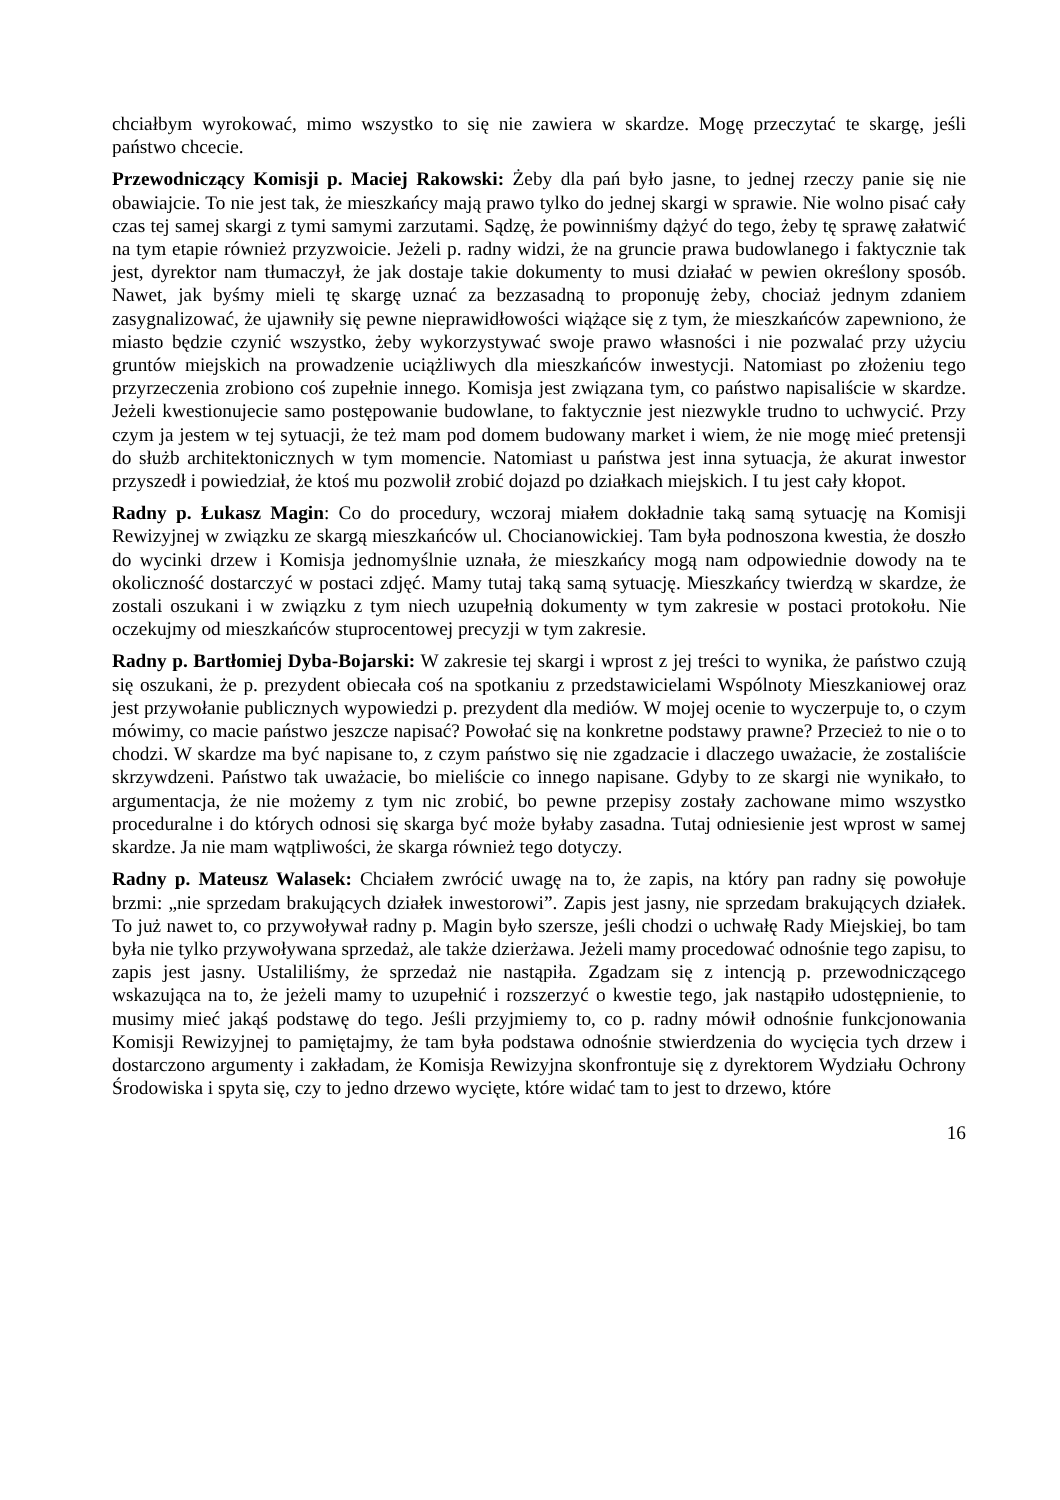chciałbym wyrokować, mimo wszystko to się nie zawiera w skardze. Mogę przeczytać te skargę, jeśli państwo chcecie.
Przewodniczący Komisji p. Maciej Rakowski: Żeby dla pań było jasne, to jednej rzeczy panie się nie obawiajcie. To nie jest tak, że mieszkańcy mają prawo tylko do jednej skargi w sprawie. Nie wolno pisać cały czas tej samej skargi z tymi samymi zarzutami. Sądzę, że powinniśmy dążyć do tego, żeby tę sprawę załatwić na tym etapie również przyzwoicie. Jeżeli p. radny widzi, że na gruncie prawa budowlanego i faktycznie tak jest, dyrektor nam tłumaczył, że jak dostaje takie dokumenty to musi działać w pewien określony sposób. Nawet, jak byśmy mieli tę skargę uznać za bezzasadną to proponuję żeby, chociaż jednym zdaniem zasygnalizować, że ujawniły się pewne nieprawidłowości wiążące się z tym, że mieszkańców zapewniono, że miasto będzie czynić wszystko, żeby wykorzystywać swoje prawo własności i nie pozwalać przy użyciu gruntów miejskich na prowadzenie uciążliwych dla mieszkańców inwestycji. Natomiast po złożeniu tego przyrzeczenia zrobiono coś zupełnie innego. Komisja jest związana tym, co państwo napisaliście w skardze. Jeżeli kwestionujecie samo postępowanie budowlane, to faktycznie jest niezwykle trudno to uchwycić. Przy czym ja jestem w tej sytuacji, że też mam pod domem budowany market i wiem, że nie mogę mieć pretensji do służb architektonicznych w tym momencie. Natomiast u państwa jest inna sytuacja, że akurat inwestor przyszedł i powiedział, że ktoś mu pozwolił zrobić dojazd po działkach miejskich. I tu jest cały kłopot.
Radny p. Łukasz Magin: Co do procedury, wczoraj miałem dokładnie taką samą sytuację na Komisji Rewizyjnej w związku ze skargą mieszkańców ul. Chocianowickiej. Tam była podnoszona kwestia, że doszło do wycinki drzew i Komisja jednomyślnie uznała, że mieszkańcy mogą nam odpowiednie dowody na te okoliczność dostarczyć w postaci zdjęć. Mamy tutaj taką samą sytuację. Mieszkańcy twierdzą w skardze, że zostali oszukani i w związku z tym niech uzupełnią dokumenty w tym zakresie w postaci protokołu. Nie oczekujmy od mieszkańców stuprocentowej precyzji w tym zakresie.
Radny p. Bartłomiej Dyba-Bojarski: W zakresie tej skargi i wprost z jej treści to wynika, że państwo czują się oszukani, że p. prezydent obiecała coś na spotkaniu z przedstawicielami Wspólnoty Mieszkaniowej oraz jest przywołanie publicznych wypowiedzi p. prezydent dla mediów. W mojej ocenie to wyczerpuje to, o czym mówimy, co macie państwo jeszcze napisać? Powołać się na konkretne podstawy prawne? Przecież to nie o to chodzi. W skardze ma być napisane to, z czym państwo się nie zgadzacie i dlaczego uważacie, że zostaliście skrzywdzeni. Państwo tak uważacie, bo mieliście co innego napisane. Gdyby to ze skargi nie wynikało, to argumentacja, że nie możemy z tym nic zrobić, bo pewne przepisy zostały zachowane mimo wszystko proceduralne i do których odnosi się skarga być może byłaby zasadna. Tutaj odniesienie jest wprost w samej skardze. Ja nie mam wątpliwości, że skarga również tego dotyczy.
Radny p. Mateusz Walasek: Chciałem zwrócić uwagę na to, że zapis, na który pan radny się powołuje brzmi: „nie sprzedam brakujących działek inwestorowi”. Zapis jest jasny, nie sprzedam brakujących działek. To już nawet to, co przywoływał radny p. Magin było szersze, jeśli chodzi o uchwałę Rady Miejskiej, bo tam była nie tylko przywoływana sprzedaż, ale także dzierżawa. Jeżeli mamy procedować odnośnie tego zapisu, to zapis jest jasny. Ustaliliśmy, że sprzedaż nie nastąpiła. Zgadzam się z intencją p. przewodniczącego wskazująca na to, że jeżeli mamy to uzupełnić i rozszerzyć o kwestie tego, jak nastąpiło udostępnienie, to musimy mieć jakąś podstawę do tego. Jeśli przyjmiemy to, co p. radny mówił odnośnie funkcjonowania Komisji Rewizyjnej to pamiętajmy, że tam była podstawa odnośnie stwierdzenia do wycięcia tych drzew i dostarczono argumenty i zakładam, że Komisja Rewizyjna skonfrontuje się z dyrektorem Wydziału Ochrony Środowiska i spyta się, czy to jedno drzewo wycięte, które widać tam to jest to drzewo, które
16